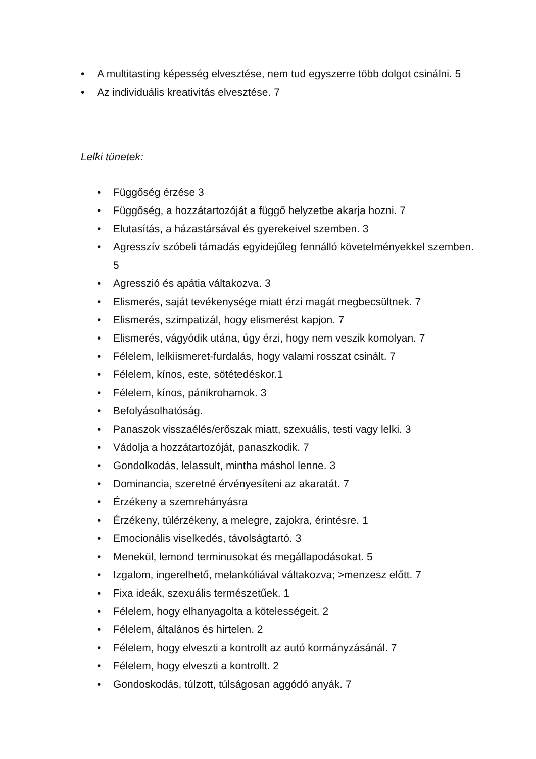• A multitasting képesség elvesztése, nem tud egyszerre több dolgot csinálni. 5
• Az individuális kreativitás elvesztése. 7
Lelki tünetek:
• Függőség érzése 3
• Függőség, a hozzátartozóját a függő helyzetbe akarja hozni. 7
• Elutasítás, a házastársával és gyerekeivel szemben. 3
• Agresszív szóbeli támadás egyidejűleg fennálló követelményekkel szemben. 5
• Agresszió és apátia váltakozva. 3
• Elismerés, saját tevékenysége miatt érzi magát megbecsültnek. 7
• Elismerés, szimpatizál, hogy elismerést kapjon. 7
• Elismerés, vágyódik utána, úgy érzi, hogy nem veszik komolyan. 7
• Félelem, lelkiismeret-furdalás, hogy valami rosszat csinált. 7
• Félelem, kínos, este, sötétedéskor.1
• Félelem, kínos, pánikrohamok. 3
• Befolyásolhatóság.
• Panaszok visszaélés/erőszak miatt, szexuális, testi vagy lelki. 3
• Vádolja a hozzátartozóját, panaszkodik. 7
• Gondolkodás, lelassult, mintha máshol lenne. 3
• Dominancia, szeretné érvényesíteni az akaratát. 7
• Érzékeny a szemrehányásra
• Érzékeny, túlérzékeny, a melegre, zajokra, érintésre. 1
• Emocionális viselkedés, távolságtartó. 3
• Menekül, lemond terminusokat és megállapodásokat. 5
• Izgalom, ingerelhető, melankóliával váltakozva; >menzesz előtt. 7
• Fixa ideák, szexuális természetűek. 1
• Félelem, hogy elhanyagolta a kötelességeit. 2
• Félelem, általános és hirtelen. 2
• Félelem, hogy elveszti a kontrollt az autó kormányzásánál. 7
• Félelem, hogy elveszti a kontrollt. 2
• Gondoskodás, túlzott, túlságosan aggódó anyák. 7